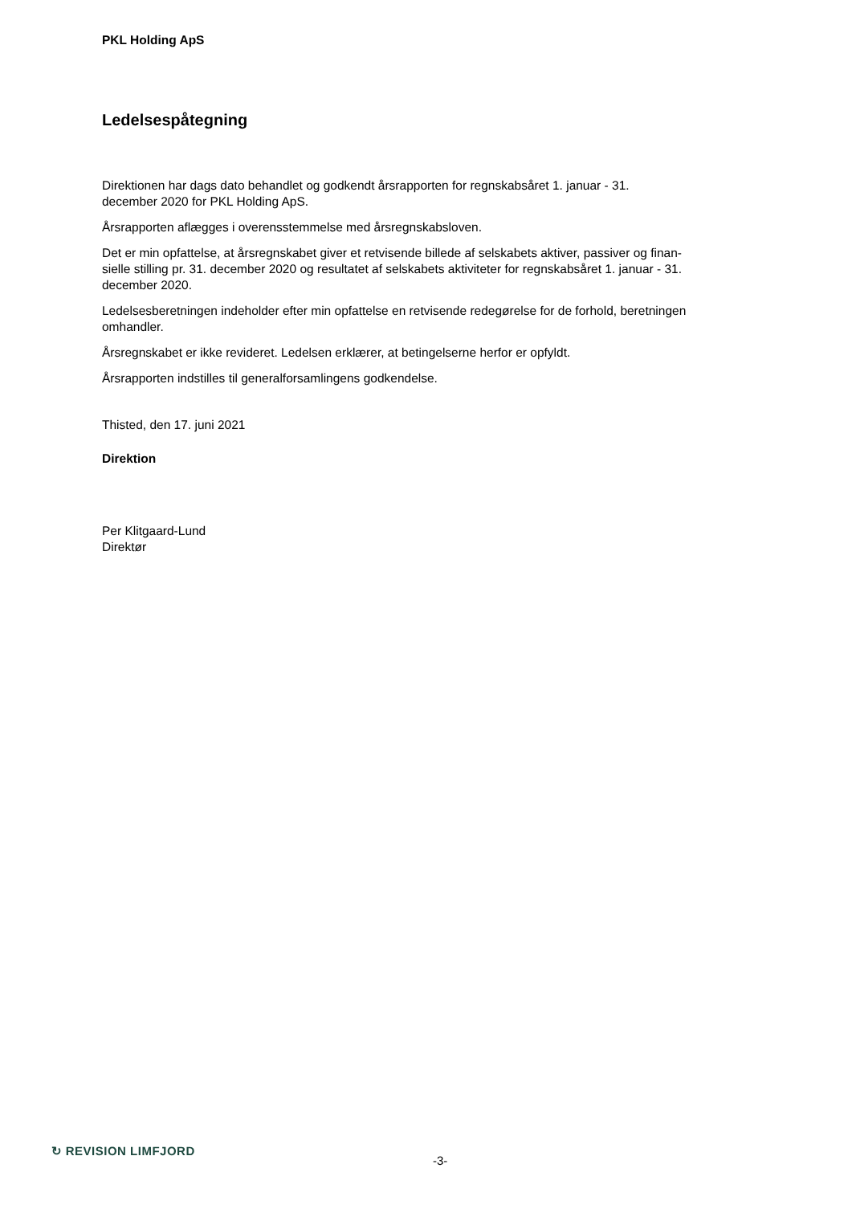PKL Holding ApS
Ledelsespåtegning
Direktionen har dags dato behandlet og godkendt årsrapporten for regnskabsåret 1. januar - 31.
december 2020 for PKL Holding ApS.
Årsrapporten aflægges i overensstemmelse med årsregnskabsloven.
Det er min opfattelse, at årsregnskabet giver et retvisende billede af selskabets aktiver, passiver og finan-
sielle stilling pr. 31. december 2020 og resultatet af selskabets aktiviteter for regnskabsåret 1. januar - 31.
december 2020.
Ledelsesberetningen indeholder efter min opfattelse en retvisende redegørelse for de forhold, beretningen
omhandler.
Årsregnskabet er ikke revideret. Ledelsen erklærer, at betingelserne herfor er opfyldt.
Årsrapporten indstilles til generalforsamlingens godkendelse.
Thisted, den 17. juni 2021
Direktion
Per Klitgaard-Lund
Direktør
↻ REVISION LIMFJORD
-3-